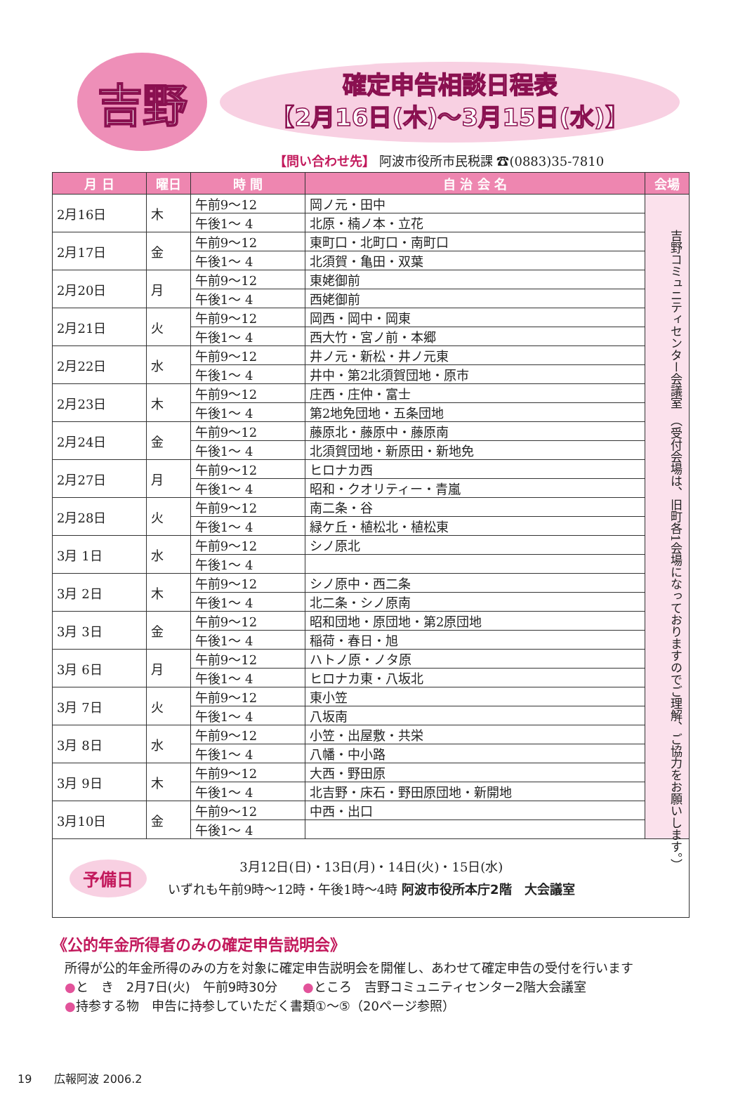吉野
確定申告相談日程表
【2月16日(木)～3月15日(水)】
【問い合わせ先】 阿波市役所市民税課 ☎(0883)35-7810
| 月 日 | 曜日 | 時 間 | 自 治 会 名 | 会場 |
| --- | --- | --- | --- | --- |
| 2月16日 | 木 | 午前9～12 | 岡ノ元・田中 | 吉野コミュニティセンター会議室 （受付会場は、旧町各1会場になっておりますのでご理解、ご協力をお願いします。） |
| | | 午後1～ 4 | 北原・楠ノ本・立花 | |
| 2月17日 | 金 | 午前9～12 | 東町口・北町口・南町口 | |
| | | 午後1～ 4 | 北須賀・亀田・双葉 | |
| 2月20日 | 月 | 午前9～12 | 東姥御前 | |
| | | 午後1～ 4 | 西姥御前 | |
| 2月21日 | 火 | 午前9～12 | 岡西・岡中・岡東 | |
| | | 午後1～ 4 | 西大竹・宮ノ前・本郷 | |
| 2月22日 | 水 | 午前9～12 | 井ノ元・新松・井ノ元東 | |
| | | 午後1～ 4 | 井中・第2北須賀団地・原市 | |
| 2月23日 | 木 | 午前9～12 | 庄西・庄仲・富士 | |
| | | 午後1～ 4 | 第2地免団地・五条団地 | |
| 2月24日 | 金 | 午前9～12 | 藤原北・藤原中・藤原南 | |
| | | 午後1～ 4 | 北須賀団地・新原田・新地免 | |
| 2月27日 | 月 | 午前9～12 | ヒロナカ西 | |
| | | 午後1～ 4 | 昭和・クオリティー・青嵐 | |
| 2月28日 | 火 | 午前9～12 | 南二条・谷 | |
| | | 午後1～ 4 | 緑ケ丘・植松北・植松東 | |
| 3月 1日 | 水 | 午前9～12 | シノ原北 | |
| | | 午後1～ 4 | | |
| 3月 2日 | 木 | 午前9～12 | シノ原中・西二条 | |
| | | 午後1～ 4 | 北二条・シノ原南 | |
| 3月 3日 | 金 | 午前9～12 | 昭和団地・原団地・第2原団地 | |
| | | 午後1～ 4 | 稲荷・春日・旭 | |
| 3月 6日 | 月 | 午前9～12 | ハトノ原・ノタ原 | |
| | | 午後1～ 4 | ヒロナカ東・八坂北 | |
| 3月 7日 | 火 | 午前9～12 | 東小笠 | |
| | | 午後1～ 4 | 八坂南 | |
| 3月 8日 | 水 | 午前9～12 | 小笠・出屋敷・共栄 | |
| | | 午後1～ 4 | 八幡・中小路 | |
| 3月 9日 | 木 | 午前9～12 | 大西・野田原 | |
| | | 午後1～ 4 | 北吉野・床石・野田原団地・新開地 | |
| 3月10日 | 金 | 午前9～12 | 中西・出口 | |
| | | 午後1～ 4 | | |
予備日
3月12日(日)・13日(月)・14日(火)・15日(水)
いずれも午前9時～12時・午後1時～4時 阿波市役所本庁2階　大会議室
《公的年金所得者のみの確定申告説明会》
　所得が公的年金所得のみの方を対象に確定申告説明会を開催し、あわせて確定申告の受付を行います
　●と　き　2月7日(火)　午前9時30分　　●ところ　吉野コミュニティセンター2階大会議室
　●持参する物　申告に持参していただく書類①～⑤（20ページ参照）
19　　広報阿波 2006.2